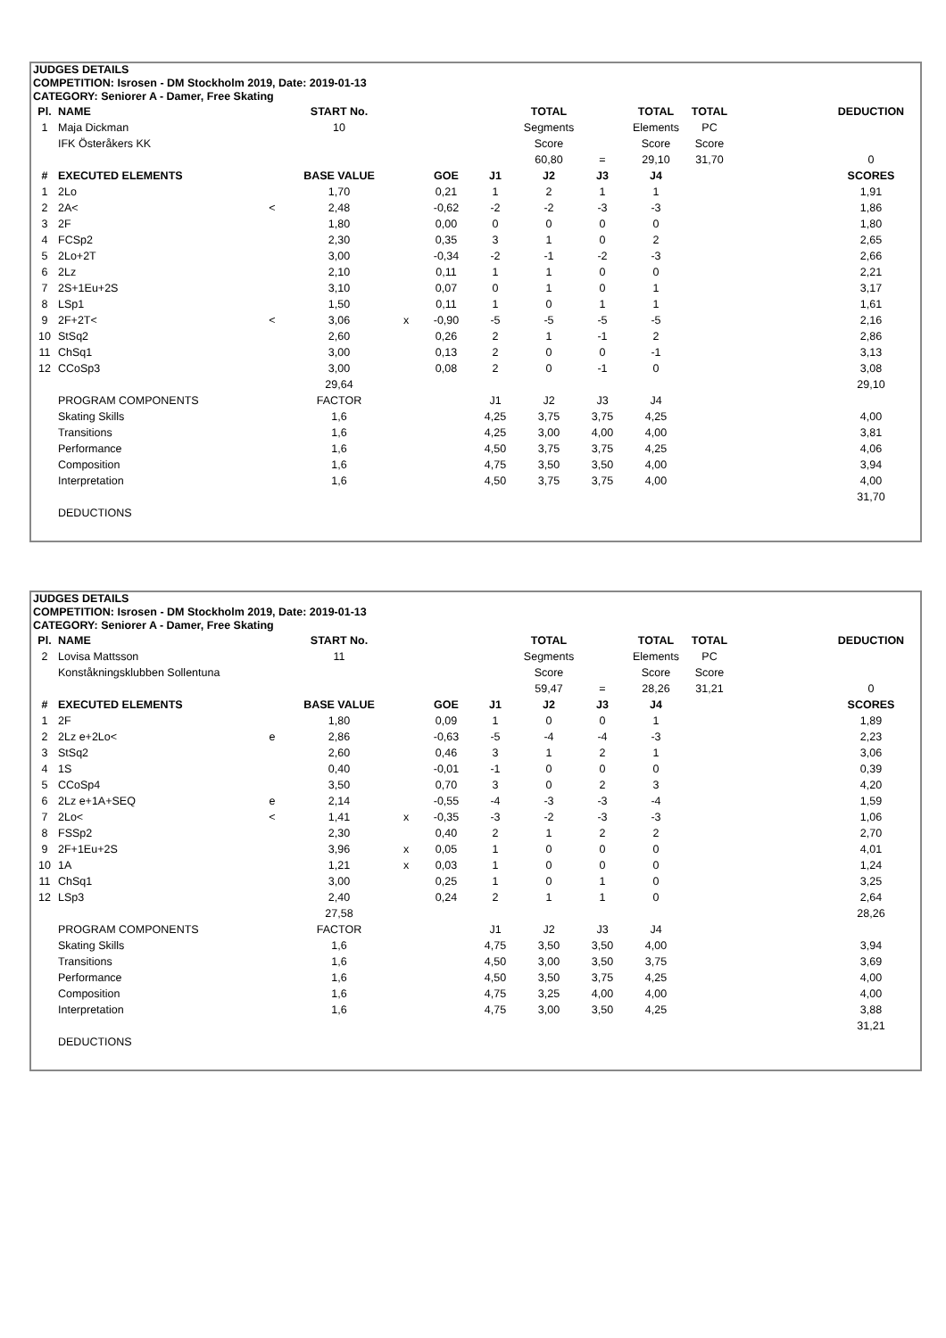JUDGES DETAILS
COMPETITION: Isrosen - DM Stockholm 2019, Date: 2019-01-13
CATEGORY: Seniorer A - Damer, Free Skating
| Pl. | NAME | | START No. | | | | TOTAL | | TOTAL | TOTAL | | DEDUCTION |
| 1 | Maja Dickman | | 10 | | | | Segments | | Elements | PC | | |
| | IFK Österåkers KK | | | | | | Score | | Score | Score | | |
| | | | | | | | 60,80 | = | 29,10 | 31,70 | | 0 |
| # | EXECUTED ELEMENTS | | BASE VALUE | | GOE | J1 | J2 | J3 | J4 | | | SCORES |
| 1 | 2Lo | | 1,70 | | 0,21 | 1 | 2 | 1 | 1 | | | 1,91 |
| 2 | 2A< | < | 2,48 | | -0,62 | -2 | -2 | -3 | -3 | | | 1,86 |
| 3 | 2F | | 1,80 | | 0,00 | 0 | 0 | 0 | 0 | | | 1,80 |
| 4 | FCSp2 | | 2,30 | | 0,35 | 3 | 1 | 0 | 2 | | | 2,65 |
| 5 | 2Lo+2T | | 3,00 | | -0,34 | -2 | -1 | -2 | -3 | | | 2,66 |
| 6 | 2Lz | | 2,10 | | 0,11 | 1 | 1 | 0 | 0 | | | 2,21 |
| 7 | 2S+1Eu+2S | | 3,10 | | 0,07 | 0 | 1 | 0 | 1 | | | 3,17 |
| 8 | LSp1 | | 1,50 | | 0,11 | 1 | 0 | 1 | 1 | | | 1,61 |
| 9 | 2F+2T< | < | 3,06 | x | -0,90 | -5 | -5 | -5 | -5 | | | 2,16 |
| 10 | StSq2 | | 2,60 | | 0,26 | 2 | 1 | -1 | 2 | | | 2,86 |
| 11 | ChSq1 | | 3,00 | | 0,13 | 2 | 0 | 0 | -1 | | | 3,13 |
| 12 | CCoSp3 | | 3,00 | | 0,08 | 2 | 0 | -1 | 0 | | | 3,08 |
| | | | 29,64 | | | | | | | | | 29,10 |
| | PROGRAM COMPONENTS | | FACTOR | | | J1 | J2 | J3 | J4 | | | |
| | Skating Skills | | 1,6 | | | 4,25 | 3,75 | 3,75 | 4,25 | | | 4,00 |
| | Transitions | | 1,6 | | | 4,25 | 3,00 | 4,00 | 4,00 | | | 3,81 |
| | Performance | | 1,6 | | | 4,50 | 3,75 | 3,75 | 4,25 | | | 4,06 |
| | Composition | | 1,6 | | | 4,75 | 3,50 | 3,50 | 4,00 | | | 3,94 |
| | Interpretation | | 1,6 | | | 4,50 | 3,75 | 3,75 | 4,00 | | | 4,00 |
| | | | | | | | | | | | | 31,70 |
| | DEDUCTIONS | | | | | | | | | | | |
JUDGES DETAILS
COMPETITION: Isrosen - DM Stockholm 2019, Date: 2019-01-13
CATEGORY: Seniorer A - Damer, Free Skating
| Pl. | NAME | | START No. | | | | TOTAL | | TOTAL | TOTAL | | DEDUCTION |
| 2 | Lovisa Mattsson | | 11 | | | | Segments | | Elements | PC | | |
| | Konståkningsklubben Sollentuna | | | | | | Score | | Score | Score | | |
| | | | | | | | 59,47 | = | 28,26 | 31,21 | | 0 |
| # | EXECUTED ELEMENTS | | BASE VALUE | | GOE | J1 | J2 | J3 | J4 | | | SCORES |
| 1 | 2F | | 1,80 | | 0,09 | 1 | 0 | 0 | 1 | | | 1,89 |
| 2 | 2Lz e+2Lo< | e | 2,86 | | -0,63 | -5 | -4 | -4 | -3 | | | 2,23 |
| 3 | StSq2 | | 2,60 | | 0,46 | 3 | 1 | 2 | 1 | | | 3,06 |
| 4 | 1S | | 0,40 | | -0,01 | -1 | 0 | 0 | 0 | | | 0,39 |
| 5 | CCoSp4 | | 3,50 | | 0,70 | 3 | 0 | 2 | 3 | | | 4,20 |
| 6 | 2Lz e+1A+SEQ | e | 2,14 | | -0,55 | -4 | -3 | -3 | -4 | | | 1,59 |
| 7 | 2Lo< | < | 1,41 | x | -0,35 | -3 | -2 | -3 | -3 | | | 1,06 |
| 8 | FSSp2 | | 2,30 | | 0,40 | 2 | 1 | 2 | 2 | | | 2,70 |
| 9 | 2F+1Eu+2S | | 3,96 | x | 0,05 | 1 | 0 | 0 | 0 | | | 4,01 |
| 10 | 1A | | 1,21 | x | 0,03 | 1 | 0 | 0 | 0 | | | 1,24 |
| 11 | ChSq1 | | 3,00 | | 0,25 | 1 | 0 | 1 | 0 | | | 3,25 |
| 12 | LSp3 | | 2,40 | | 0,24 | 2 | 1 | 1 | 0 | | | 2,64 |
| | | | 27,58 | | | | | | | | | 28,26 |
| | PROGRAM COMPONENTS | | FACTOR | | | J1 | J2 | J3 | J4 | | | |
| | Skating Skills | | 1,6 | | | 4,75 | 3,50 | 3,50 | 4,00 | | | 3,94 |
| | Transitions | | 1,6 | | | 4,50 | 3,00 | 3,50 | 3,75 | | | 3,69 |
| | Performance | | 1,6 | | | 4,50 | 3,50 | 3,75 | 4,25 | | | 4,00 |
| | Composition | | 1,6 | | | 4,75 | 3,25 | 4,00 | 4,00 | | | 4,00 |
| | Interpretation | | 1,6 | | | 4,75 | 3,00 | 3,50 | 4,25 | | | 3,88 |
| | | | | | | | | | | | | 31,21 |
| | DEDUCTIONS | | | | | | | | | | | |